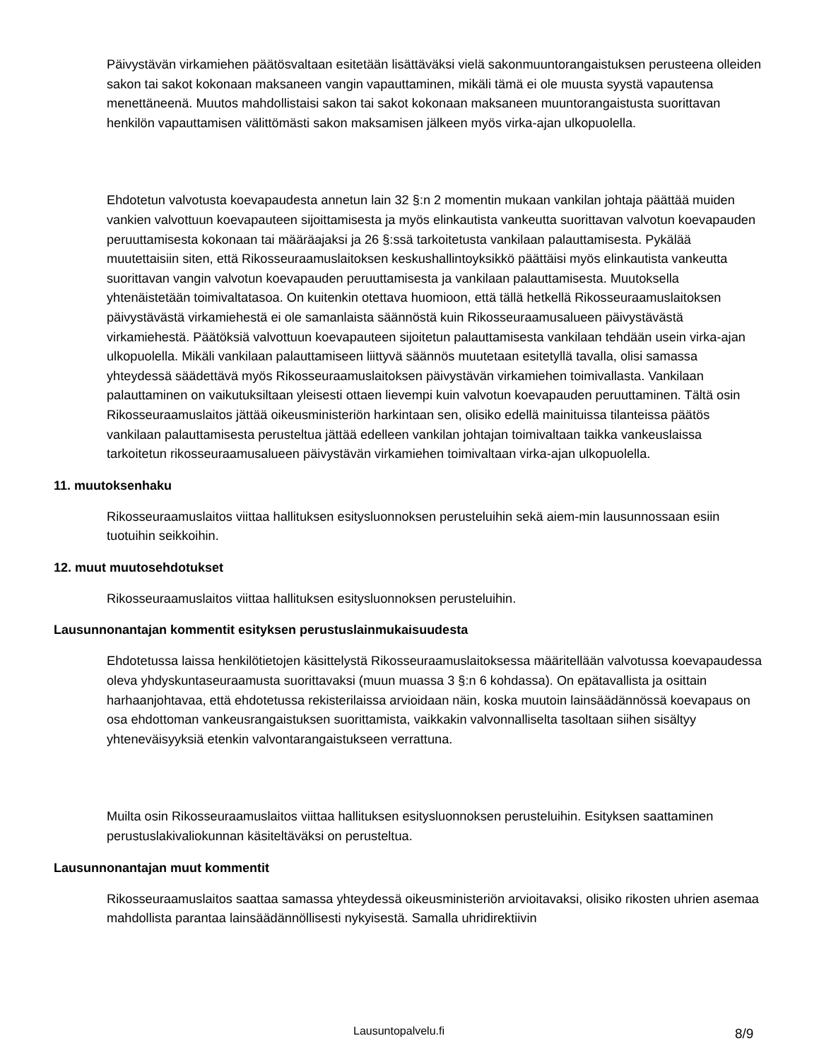Päivystävän virkamiehen päätösvaltaan esitetään lisättäväksi vielä sakonmuuntorangaistuksen perusteena olleiden sakon tai sakot kokonaan maksaneen vangin vapauttaminen, mikäli tämä ei ole muusta syystä vapautensa menettäneenä. Muutos mahdollistaisi sakon tai sakot kokonaan maksaneen muuntorangaistusta suorittavan henkilön vapauttamisen välittömästi sakon maksamisen jälkeen myös virka-ajan ulkopuolella.
Ehdotetun valvotusta koevapaudesta annetun lain 32 §:n 2 momentin mukaan vankilan johtaja päättää muiden vankien valvottuun koevapauteen sijoittamisesta ja myös elinkautista vankeutta suorittavan valvotun koevapauden peruuttamisesta kokonaan tai määräajaksi ja 26 §:ssä tarkoitetusta vankilaan palauttamisesta. Pykälää muutettaisiin siten, että Rikosseuraamuslaitoksen keskushallintoyksikkö päättäisi myös elinkautista vankeutta suorittavan vangin valvotun koevapauden peruuttamisesta ja vankilaan palauttamisesta. Muutoksella yhtenäistetään toimivaltatasoa. On kuitenkin otettava huomioon, että tällä hetkellä Rikosseuraamuslaitoksen päivystävästä virkamiehestä ei ole samanlaista säännöstä kuin Rikosseuraamusalueen päivystävästä virkamiehestä. Päätöksiä valvottuun koevapauteen sijoitetun palauttamisesta vankilaan tehdään usein virka-ajan ulkopuolella. Mikäli vankilaan palauttamiseen liittyvä säännös muutetaan esitetyllä tavalla, olisi samassa yhteydessä säädettävä myös Rikosseuraamuslaitoksen päivystävän virkamiehen toimivallasta. Vankilaan palauttaminen on vaikutuksiltaan yleisesti ottaen lievempi kuin valvotun koevapauden peruuttaminen. Tältä osin Rikosseuraamuslaitos jättää oikeusministeriön harkintaan sen, olisiko edellä mainituissa tilanteissa päätös vankilaan palauttamisesta perusteltua jättää edelleen vankilan johtajan toimivaltaan taikka vankeuslaissa tarkoitetun rikosseuraamusalueen päivystävän virkamiehen toimivaltaan virka-ajan ulkopuolella.
11. muutoksenhaku
Rikosseuraamuslaitos viittaa hallituksen esitysluonnoksen perusteluihin sekä aiem-min lausunnossaan esiin tuotuihin seikkoihin.
12. muut muutosehdotukset
Rikosseuraamuslaitos viittaa hallituksen esitysluonnoksen perusteluihin.
Lausunnonantajan kommentit esityksen perustuslainmukaisuudesta
Ehdotetussa laissa henkilötietojen käsittelystä Rikosseuraamuslaitoksessa määritellään valvotussa koevapaudessa oleva yhdyskuntaseuraamusta suorittavaksi (muun muassa 3 §:n 6 kohdassa). On epätavallista ja osittain harhaanjohtavaa, että ehdotetussa rekisterilaissa arvioidaan näin, koska muutoin lainsäädännössä koevapaus on osa ehdottoman vankeusrangaistuksen suorittamista, vaikkakin valvonnalliselta tasoltaan siihen sisältyy yhteneväisyyksiä etenkin valvontarangaistukseen verrattuna.
Muilta osin Rikosseuraamuslaitos viittaa hallituksen esitysluonnoksen perusteluihin. Esityksen saattaminen perustuslakivaliokunnan käsiteltäväksi on perusteltua.
Lausunnonantajan muut kommentit
Rikosseuraamuslaitos saattaa samassa yhteydessä oikeusministeriön arvioitavaksi, olisiko rikosten uhrien asemaa mahdollista parantaa lainsäädännöllisesti nykyisestä. Samalla uhridirektiivin
Lausuntopalvelu.fi 8/9